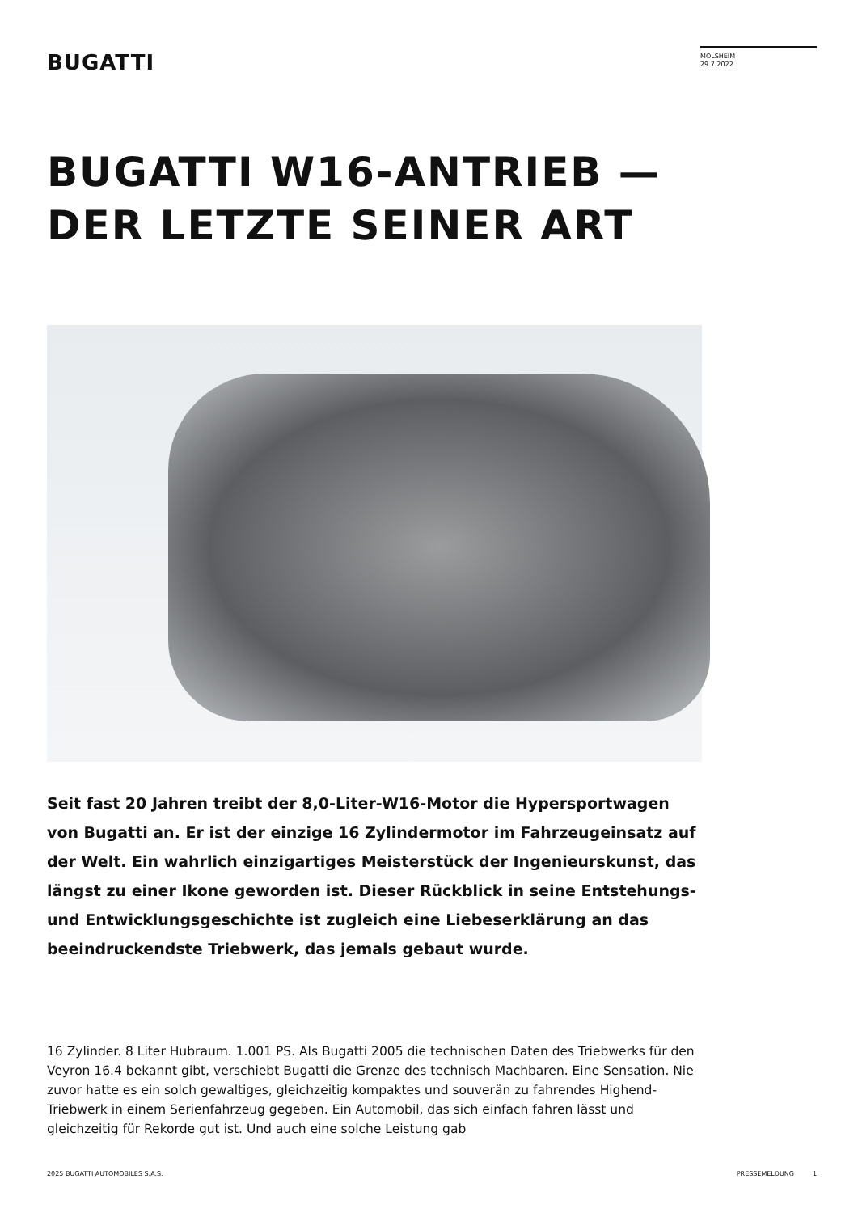BUGATTI
MOLSHEIM
29.7.2022
BUGATTI W16-ANTRIEB —
DER LETZTE SEINER ART
Seit fast 20 Jahren treibt der 8,0-Liter-W16-Motor die Hypersportwagen von Bugatti an. Er ist der einzige 16 Zylindermotor im Fahrzeugeinsatz auf der Welt. Ein wahrlich einzigartiges Meisterstück der Ingenieurskunst, das längst zu einer Ikone geworden ist. Dieser Rückblick in seine Entstehungs- und Entwicklungsgeschichte ist zugleich eine Liebeserklärung an das beeindruckendste Triebwerk, das jemals gebaut wurde.
16 Zylinder. 8 Liter Hubraum. 1.001 PS. Als Bugatti 2005 die technischen Daten des Triebwerks für den Veyron 16.4 bekannt gibt, verschiebt Bugatti die Grenze des technisch Machbaren. Eine Sensation. Nie zuvor hatte es ein solch gewaltiges, gleichzeitig kompaktes und souverän zu fahrendes Highend-Triebwerk in einem Serienfahrzeug gegeben. Ein Automobil, das sich einfach fahren lässt und gleichzeitig für Rekorde gut ist. Und auch eine solche Leistung gab
2025 BUGATTI AUTOMOBILES S.A.S. PRESSEMELDUNG 1